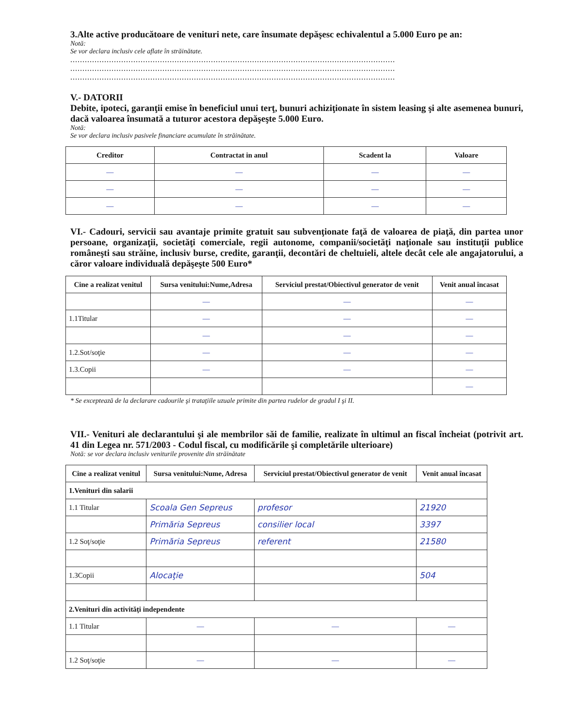3.Alte active producătoare de venituri nete, care însumate depăşesc echivalentul a 5.000 Euro pe an:
Notă:
Se vor declara inclusiv cele aflate în străinătate.
......................................................................................................................................
......................................................................................................................................
......................................................................................................................................
V.- DATORII
Debite, ipoteci, garanţii emise în beneficiul unui terţ, bunuri achiziţionate în sistem leasing şi alte asemenea bunuri, dacă valoarea însumată a tuturor acestora depăşeşte 5.000 Euro.
Notă:
Se vor declara inclusiv pasivele financiare acumulate în străinătate.
| Creditor | Contractat in anul | Scadent la | Valoare |
| --- | --- | --- | --- |
| — | — | — | — |
| — | — | — | — |
| — | — | — | — |
VI.- Cadouri, servicii sau avantaje primite gratuit sau subvenţionate faţă de valoarea de piaţă, din partea unor persoane, organizaţii, societăţi comerciale, regii autonome, companii/societăţi naţionale sau instituţii publice româneşti sau străine, inclusiv burse, credite, garanţii, decontări de cheltuieli, altele decât cele ale angajatorului, a căror valoare individuală depăşeşte 500 Euro*
| Cine a realizat venitul | Sursa venitului:Nume,Adresa | Serviciul prestat/Obiectivul generator de venit | Venit anual încasat |
| --- | --- | --- | --- |
| | — | — | — |
| 1.1Titular | — | — | — |
| | — | — | — |
| 1.2.Sot/soţie | — | — | — |
| 1.3.Copii | — | — | — |
| | | | — |
* Se exceptează de la declarare cadourile şi trataţiile uzuale primite din partea rudelor de gradul I şi II.
VII.- Venituri ale declarantului şi ale membrilor săi de familie, realizate în ultimul an fiscal încheiat (potrivit art. 41 din Legea nr. 571/2003 - Codul fiscal, cu modificările şi completările ulterioare)
Notă: se vor declara inclusiv veniturile provenite din străinătate
| Cine a realizat venitul | Sursa venitului:Nume, Adresa | Serviciul prestat/Obiectivul generator de venit | Venit anual încasat |
| --- | --- | --- | --- |
| 1.Venituri din salarii | | | |
| 1.1 Titular | Scoala Gen Sepreus | profesor | 21920 |
| | Primăria Sepreus | consilier local | 3397 |
| 1.2 Soţ/soţie | Primăria Sepreus | referent | 21580 |
| 1.3Copii | Alocaţie | | 504 |
| 2.Venituri din activităţi independente | | | |
| 1.1 Titular | — | — | — |
| 1.2 Soţ/soţie | — | — | — |